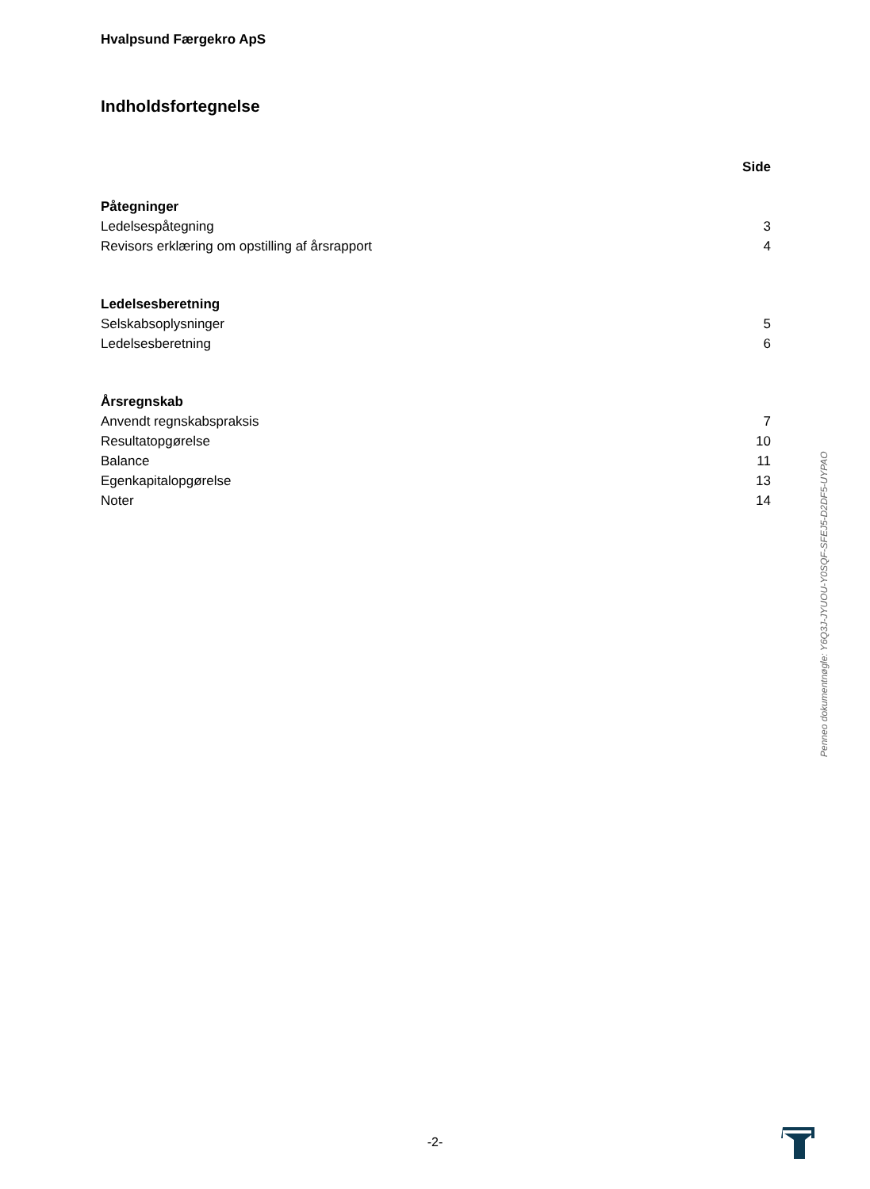Hvalpsund Færgekro ApS
Indholdsfortegnelse
| | Side |
| --- | --- |
| Påtegninger | |
| Ledelsespåtegning | 3 |
| Revisors erklæring om opstilling af årsrapport | 4 |
| Ledelsesberetning | |
| Selskabsoplysninger | 5 |
| Ledelsesberetning | 6 |
| Årsregnskab | |
| Anvendt regnskabspraksis | 7 |
| Resultatopgørelse | 10 |
| Balance | 11 |
| Egenkapitalopgørelse | 13 |
| Noter | 14 |
Penneo dokumentnøgle: Y6Q3J-JYUOU-Y0SQF-SFEJ5-D2DF5-UYPAO
-2-